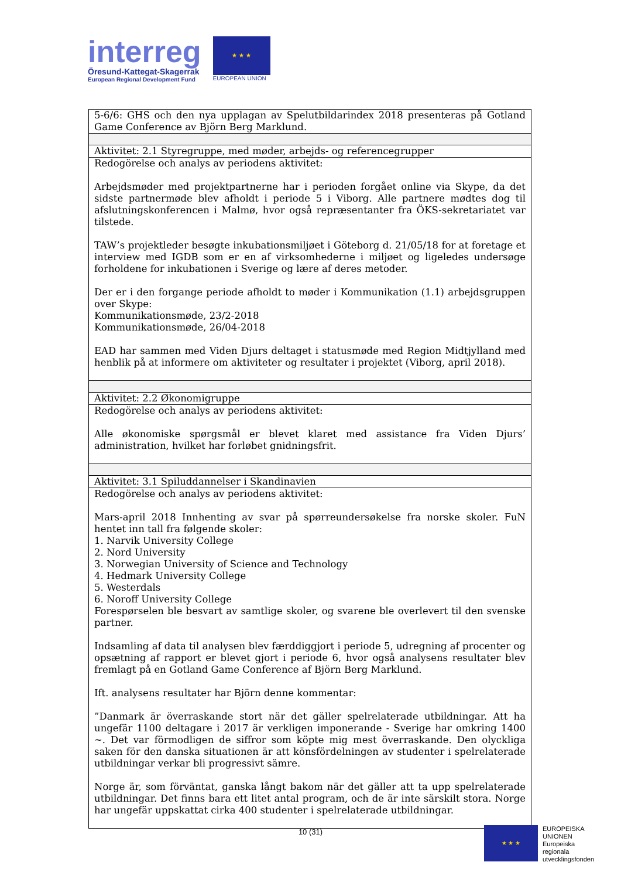interreg
Öresund-Kattegat-Skagerrak
European Regional Development Fund
★ ★ ★
EUROPEAN UNION
| 5-6/6: GHS och den nya upplagan av Spelutbildarindex 2018 presenteras på Gotland Game Conference av Björn Berg Marklund. |
| Aktivitet: 2.1 Styregruppe, med møder, arbejds- og referencegrupper |
| Redogörelse och analys av periodens aktivitet: Arbejdsmøder med projektpartnerne har i perioden forgået online via Skype, da det sidste partnermøde blev afholdt i periode 5 i Viborg. Alle partnere mødtes dog til afslutningskonferencen i Malmø, hvor også repræsentanter fra ÖKS-sekretariatet var tilstede. TAW’s projektleder besøgte inkubationsmiljøet i Göteborg d. 21/05/18 for at foretage et interview med IGDB som er en af virksomhederne i miljøet og ligeledes undersøge forholdene for inkubationen i Sverige og lære af deres metoder. Der er i den forgange periode afholdt to møder i Kommunikation (1.1) arbejdsgruppen over Skype: Kommunikationsmøde, 23/2-2018 Kommunikationsmøde, 26/04-2018 EAD har sammen med Viden Djurs deltaget i statusmøde med Region Midtjylland med henblik på at informere om aktiviteter og resultater i projektet (Viborg, april 2018). |
| Aktivitet: 2.2 Økonomigruppe |
| Redogörelse och analys av periodens aktivitet: Alle økonomiske spørgsmål er blevet klaret med assistance fra Viden Djurs’ administration, hvilket har forløbet gnidningsfrit. |
| Aktivitet: 3.1 Spiluddannelser i Skandinavien |
| Redogörelse och analys av periodens aktivitet: Mars-april 2018 Innhenting av svar på spørreundersøkelse fra norske skoler. FuN hentet inn tall fra følgende skoler: 1. Narvik University College 2. Nord University 3. Norwegian University of Science and Technology 4. Hedmark University College 5. Westerdals 6. Noroff University College Forespørselen ble besvart av samtlige skoler, og svarene ble overlevert til den svenske partner. Indsamling af data til analysen blev færddiggjort i periode 5, udregning af procenter og opsætning af rapport er blevet gjort i periode 6, hvor også analysens resultater blev fremlagt på en Gotland Game Conference af Björn Berg Marklund. Ift. analysens resultater har Björn denne kommentar: ”Danmark är överraskande stort när det gäller spelrelaterade utbildningar. Att ha ungefär 1100 deltagare i 2017 är verkligen imponerande - Sverige har omkring 1400 ~. Det var förmodligen de siffror som köpte mig mest överraskande. Den olyckliga saken för den danska situationen är att könsfördelningen av studenter i spelrelaterade utbildningar verkar bli progressivt sämre. Norge är, som förväntat, ganska långt bakom när det gäller att ta upp spelrelaterade utbildningar. Det finns bara ett litet antal program, och de är inte särskilt stora. Norge har ungefär uppskattat cirka 400 studenter i spelrelaterade utbildningar. |
10 (31)
★ ★ ★
EUROPEISKA
UNIONEN
Europeiska
regionala
utvecklingsfonden